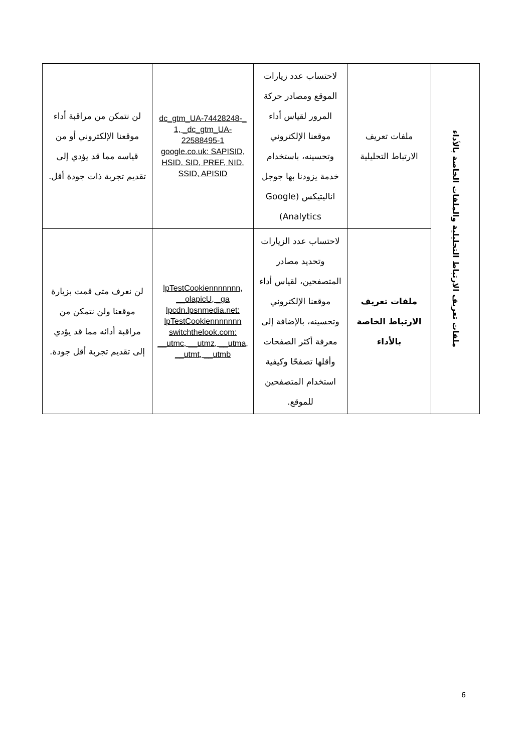| ملفات تعريف الارتباط التحليلية والملفات الخاصة بالأداء | ملفات تعريف الارتباط التحليلية | لاحتساب عدد زيارات الموقع ومصادر حركة المرور لقياس أداء موقعنا الإلكتروني وتحسينه، باستخدام خدمة يزودنا بها جوجل اناليتيكس (Google Analytics) | _dc_gtm_UA-74428248-1, _dc_gtm_UA-22588495-1 google.co.uk: SAPISID, HSID, SID, PREF, NID, SSID, APISID | لن نتمكن من مراقبة أداء موقعنا الإلكتروني أو من قياسه مما قد يؤدي إلى تقديم تجربة ذات جودة أقل. |
| | ملفات تعريف الارتباط الخاصة بالأداء | لاحتساب عدد الزيارات وتحديد مصادر المتصفحين، لقياس أداء موقعنا الإلكتروني وتحسينه، بالإضافة إلى معرفة أكثر الصفحات وأقلها تصفحًا وكيفية استخدام المتصفحين للموقع. | lpTestCookiennnnnnn, __olapicU, _ga lpcdn.lpsnmedia.net: lpTestCookiennnnnnn switchthelook.com: __utmc, __utmz, __utma, __utmt, __utmb | لن نعرف متى قمت بزيارة موقعنا ولن نتمكن من مراقبة أدائه مما قد يؤدي إلى تقديم تجربة أقل جودة. |
6